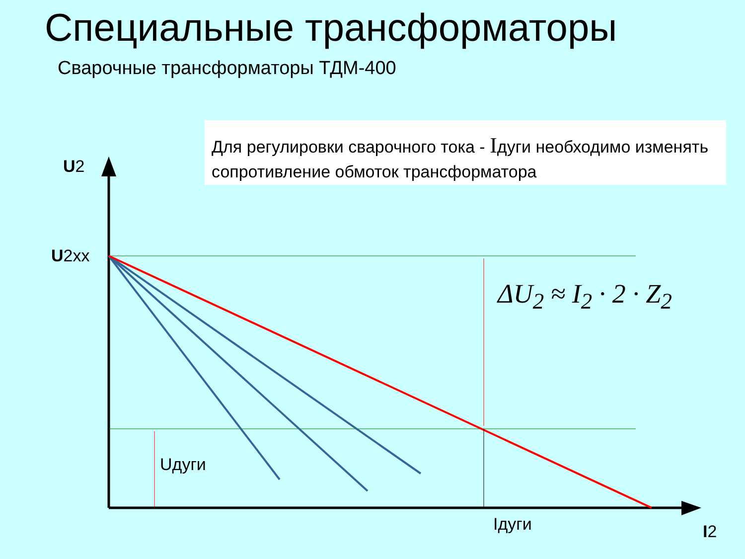Специальные трансформаторы
Сварочные трансформаторы ТДМ-400
Для регулировки сварочного тока - Iдуги необходимо изменять сопротивление обмоток трансформатора
U2
U2xx
ΔU<sub>2</sub> ≈ I<sub>2</sub> · 2 · Z<sub>2</sub>
Uдуги
Iдуги I2